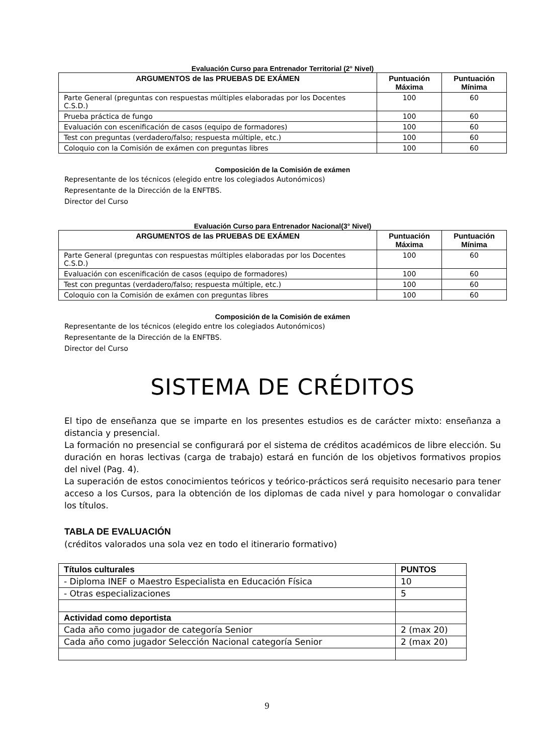Evaluación Curso para Entrenador Territorial (2° Nivel)
| ARGUMENTOS de las PRUEBAS DE EXÁMEN | Puntuación Máxima | Puntuación Mínima |
| --- | --- | --- |
| Parte General (preguntas con respuestas múltiples elaboradas por los Docentes C.S.D.) | 100 | 60 |
| Prueba práctica de fungo | 100 | 60 |
| Evaluación con escenificación de casos (equipo de formadores) | 100 | 60 |
| Test con preguntas (verdadero/falso; respuesta múltiple, etc.) | 100 | 60 |
| Coloquio con la Comisión de exámen con preguntas libres | 100 | 60 |
Composición de la Comisión de exámen
Representante de los técnicos (elegido entre los colegiados Autonómicos)
Representante de la Dirección de la ENFTBS.
Director del Curso
Evaluación Curso para Entrenador Nacional(3° Nivel)
| ARGUMENTOS de las PRUEBAS DE EXÁMEN | Puntuación Máxima | Puntuación Mínima |
| --- | --- | --- |
| Parte General (preguntas con respuestas múltiples elaboradas por los Docentes C.S.D.) | 100 | 60 |
| Evaluación con escenificación de casos (equipo de formadores) | 100 | 60 |
| Test con preguntas (verdadero/falso; respuesta múltiple, etc.) | 100 | 60 |
| Coloquio con la Comisión de exámen con preguntas libres | 100 | 60 |
Composición de la Comisión de exámen
Representante de los técnicos (elegido entre los colegiados Autonómicos)
Representante de la Dirección de la ENFTBS.
Director del Curso
SISTEMA DE CRÉDITOS
El tipo de enseñanza que se imparte en los presentes estudios es de carácter mixto: enseñanza a distancia y presencial.
La formación no presencial se configurará por el sistema de créditos académicos de libre elección. Su duración en horas lectivas (carga de trabajo) estará en función de los objetivos formativos propios del nivel (Pag. 4).
La superación de estos conocimientos teóricos y teórico-prácticos será requisito necesario para tener acceso a los Cursos, para la obtención de los diplomas de cada nivel y para homologar o convalidar los títulos.
TABLA DE EVALUACIÓN
(créditos valorados una sola vez en todo el itinerario formativo)
| Títulos culturales | PUNTOS |
| - Diploma INEF o Maestro Especialista en Educación Física | 10 |
| - Otras especializaciones | 5 |
| Actividad como deportista | |
| Cada año como jugador de categoría Senior | 2 (max 20) |
| Cada año como jugador Selección Nacional categoría Senior | 2 (max 20) |
9